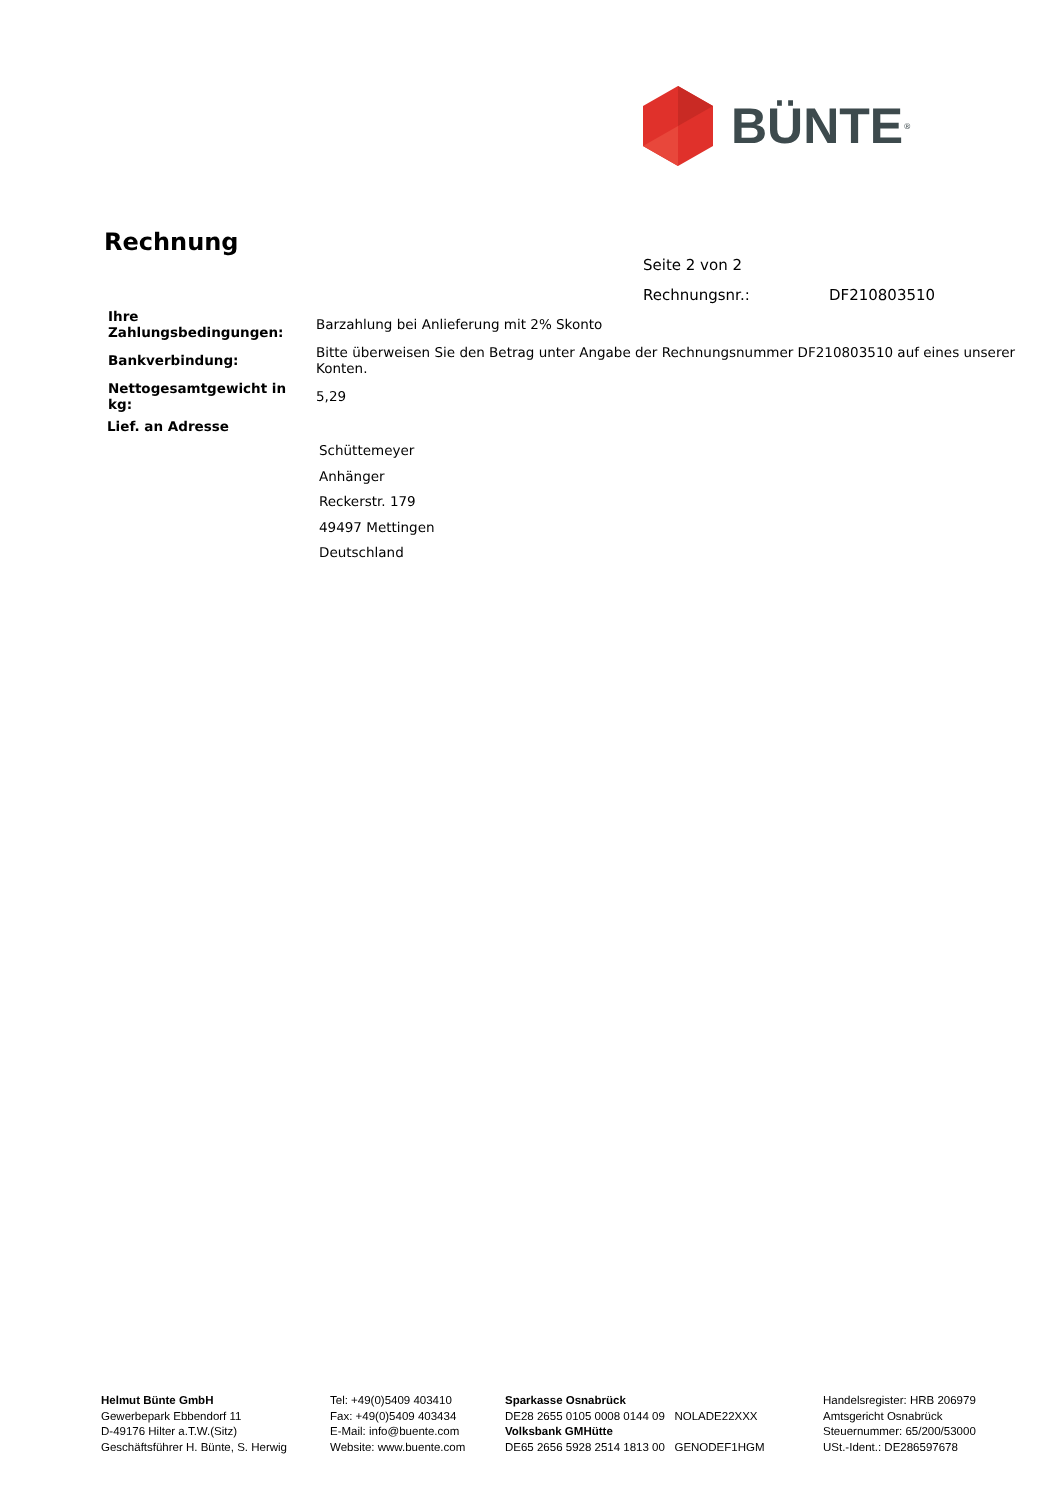BÜNTE<sup>®</sup>
Rechnung
Seite 2 von 2
Rechnungsnr.: DF210803510
| Ihre Zahlungsbedingungen: | Barzahlung bei Anlieferung mit 2% Skonto |
| Bankverbindung: | Bitte überweisen Sie den Betrag unter Angabe der Rechnungsnummer DF210803510 auf eines unserer Konten. |
| Nettogesamtgewicht in kg: | 5,29 |
Lief. an Adresse
Schüttemeyer
Anhänger
Reckerstr. 179
49497 Mettingen
Deutschland
Helmut Bünte GmbH
Gewerbepark Ebbendorf 11
D-49176 Hilter a.T.W.(Sitz)
Geschäftsführer H. Bünte, S. Herwig
Tel: +49(0)5409 403410
Fax: +49(0)5409 403434
E-Mail: info@buente.com
Website: www.buente.com
Sparkasse Osnabrück
DE28 2655 0105 0008 0144 09 NOLADE22XXX
Volksbank GMHütte
DE65 2656 5928 2514 1813 00 GENODEF1HGM
Handelsregister: HRB 206979
Amtsgericht Osnabrück
Steuernummer: 65/200/53000
USt.-Ident.: DE286597678